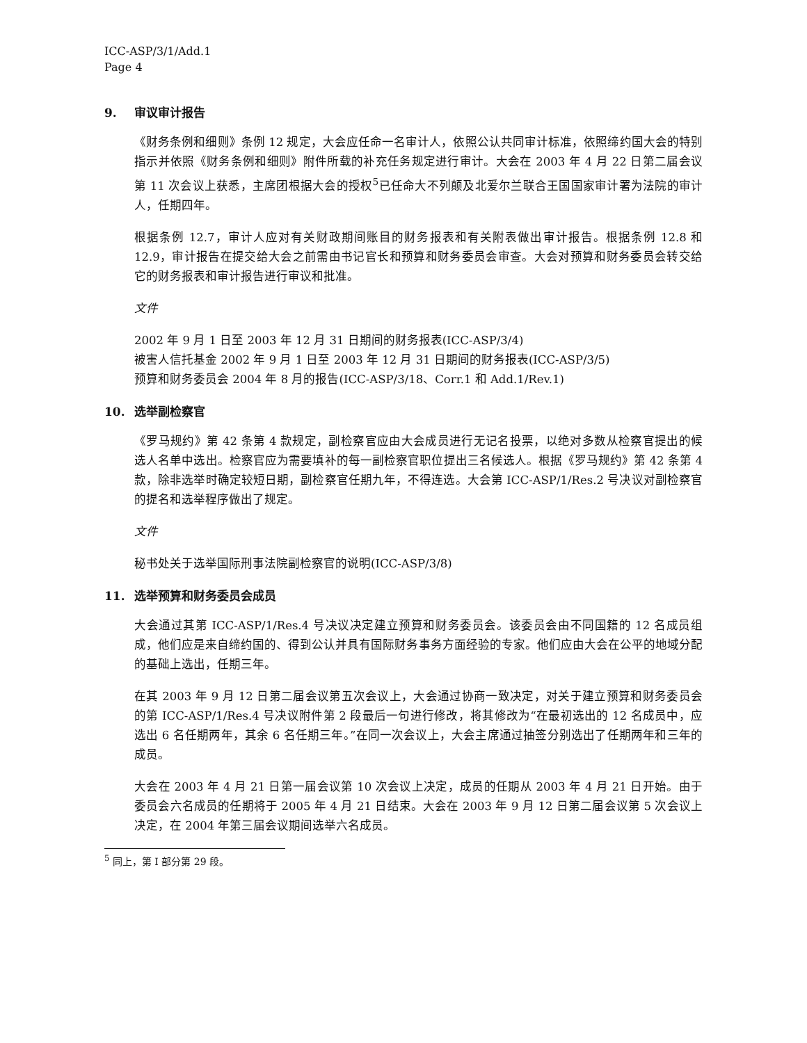ICC-ASP/3/1/Add.1
Page 4
9. 审议审计报告
《财务条例和细则》条例 12 规定，大会应任命一名审计人，依照公认共同审计标准，依照缔约国大会的特别指示并依照《财务条例和细则》附件所载的补充任务规定进行审计。大会在 2003 年 4 月 22 日第二届会议第 11 次会议上获悉，主席团根据大会的授权<sup>5</sup>已任命大不列颠及北爱尔兰联合王国国家审计署为法院的审计人，任期四年。
根据条例 12.7，审计人应对有关财政期间账目的财务报表和有关附表做出审计报告。根据条例 12.8 和 12.9，审计报告在提交给大会之前需由书记官长和预算和财务委员会审查。大会对预算和财务委员会转交给它的财务报表和审计报告进行审议和批准。
文件
2002 年 9 月 1 日至 2003 年 12 月 31 日期间的财务报表(ICC-ASP/3/4)
被害人信托基金 2002 年 9 月 1 日至 2003 年 12 月 31 日期间的财务报表(ICC-ASP/3/5)
预算和财务委员会 2004 年 8 月的报告(ICC-ASP/3/18、Corr.1 和 Add.1/Rev.1)
10. 选举副检察官
《罗马规约》第 42 条第 4 款规定，副检察官应由大会成员进行无记名投票，以绝对多数从检察官提出的候选人名单中选出。检察官应为需要填补的每一副检察官职位提出三名候选人。根据《罗马规约》第 42 条第 4 款，除非选举时确定较短日期，副检察官任期九年，不得连选。大会第 ICC-ASP/1/Res.2 号决议对副检察官的提名和选举程序做出了规定。
文件
秘书处关于选举国际刑事法院副检察官的说明(ICC-ASP/3/8)
11. 选举预算和财务委员会成员
大会通过其第 ICC-ASP/1/Res.4 号决议决定建立预算和财务委员会。该委员会由不同国籍的 12 名成员组成，他们应是来自缔约国的、得到公认并具有国际财务事务方面经验的专家。他们应由大会在公平的地域分配的基础上选出，任期三年。
在其 2003 年 9 月 12 日第二届会议第五次会议上，大会通过协商一致决定，对关于建立预算和财务委员会的第 ICC-ASP/1/Res.4 号决议附件第 2 段最后一句进行修改，将其修改为“在最初选出的 12 名成员中，应选出 6 名任期两年，其余 6 名任期三年。”在同一次会议上，大会主席通过抽签分别选出了任期两年和三年的成员。
大会在 2003 年 4 月 21 日第一届会议第 10 次会议上决定，成员的任期从 2003 年 4 月 21 日开始。由于委员会六名成员的任期将于 2005 年 4 月 21 日结束。大会在 2003 年 9 月 12 日第二届会议第 5 次会议上决定，在 2004 年第三届会议期间选举六名成员。
<sup>5</sup> 同上，第 I 部分第 29 段。